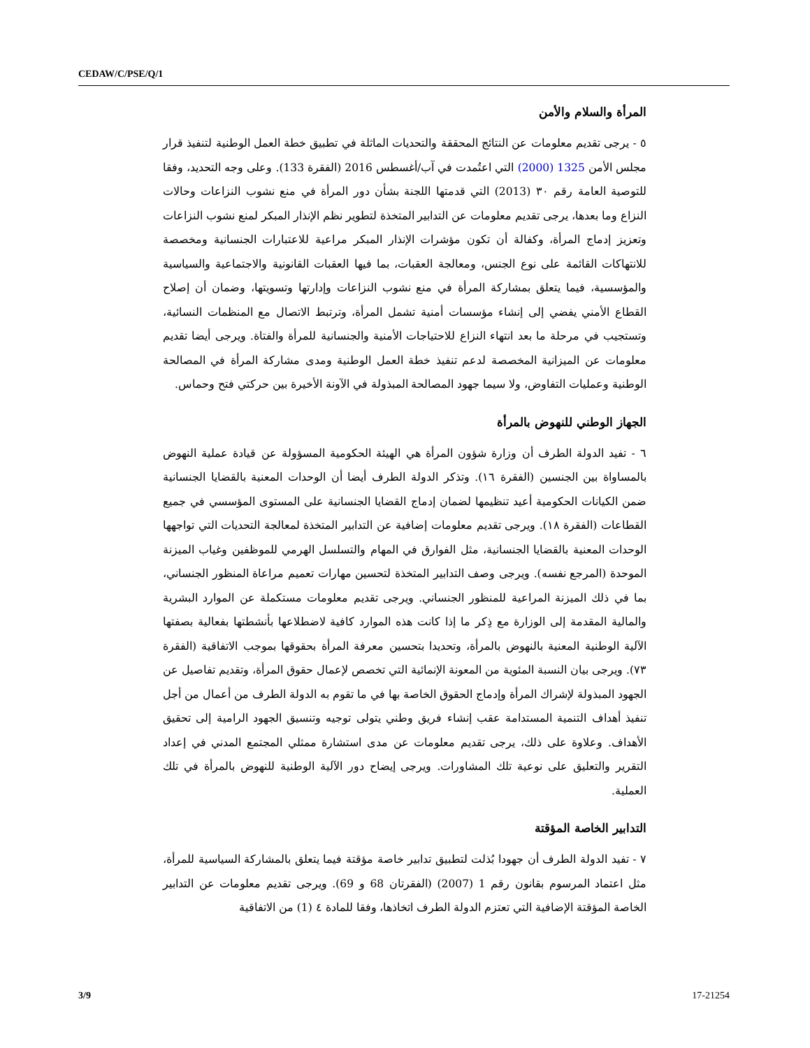CEDAW/C/PSE/Q/1
المرأة والسلام والأمن
٥ - يرجى تقديم معلومات عن النتائج المحققة والتحديات الماثلة في تطبيق خطة العمل الوطنية لتنفيذ قرار مجلس الأمن 1325 (2000) التي اعتُمدت في آب/أغسطس 2016 (الفقرة 133). وعلى وجه التحديد، وفقا للتوصية العامة رقم ٣٠ (2013) التي قدمتها اللجنة بشأن دور المرأة في منع نشوب النزاعات وحالات النزاع وما بعدها، يرجى تقديم معلومات عن التدابير المتخذة لتطوير نظم الإنذار المبكر لمنع نشوب النزاعات وتعزيز إدماج المرأة، وكفالة أن تكون مؤشرات الإنذار المبكر مراعية للاعتبارات الجنسانية ومخصصة للانتهاكات القائمة على نوع الجنس، ومعالجة العقبات، بما فيها العقبات القانونية والاجتماعية والسياسية والمؤسسية، فيما يتعلق بمشاركة المرأة في منع نشوب النزاعات وإدارتها وتسويتها، وضمان أن إصلاح القطاع الأمني يفضي إلى إنشاء مؤسسات أمنية تشمل المرأة، وترتبط الاتصال مع المنظمات النسائية، وتستجيب في مرحلة ما بعد انتهاء النزاع للاحتياجات الأمنية والجنسانية للمرأة والفتاة. ويرجى أيضا تقديم معلومات عن الميزانية المخصصة لدعم تنفيذ خطة العمل الوطنية ومدى مشاركة المرأة في المصالحة الوطنية وعمليات التفاوض، ولا سيما جهود المصالحة المبذولة في الآونة الأخيرة بين حركتي فتح وحماس.
الجهاز الوطني للنهوض بالمرأة
٦ - تفيد الدولة الطرف أن وزارة شؤون المرأة هي الهيئة الحكومية المسؤولة عن قيادة عملية النهوض بالمساواة بين الجنسين (الفقرة ١٦). وتذكر الدولة الطرف أيضا أن الوحدات المعنية بالقضايا الجنسانية ضمن الكيانات الحكومية أعيد تنظيمها لضمان إدماج القضايا الجنسانية على المستوى المؤسسي في جميع القطاعات (الفقرة ١٨). ويرجى تقديم معلومات إضافية عن التدابير المتخذة لمعالجة التحديات التي تواجهها الوحدات المعنية بالقضايا الجنسانية، مثل الفوارق في المهام والتسلسل الهرمي للموظفين وغياب الميزنة الموحدة (المرجع نفسه). ويرجى وصف التدابير المتخذة لتحسين مهارات تعميم مراعاة المنظور الجنساني، بما في ذلك الميزنة المراعية للمنظور الجنساني. ويرجى تقديم معلومات مستكملة عن الموارد البشرية والمالية المقدمة إلى الوزارة مع ذِكر ما إذا كانت هذه الموارد كافية لاضطلاعها بأنشطتها بفعالية بصفتها الآلية الوطنية المعنية بالنهوض بالمرأة، وتحديدا بتحسين معرفة المرأة بحقوقها بموجب الاتفاقية (الفقرة ٧٣). ويرجى بيان النسبة المئوية من المعونة الإنمائية التي تخصص لإعمال حقوق المرأة، وتقديم تفاصيل عن الجهود المبذولة لإشراك المرأة وإدماج الحقوق الخاصة بها في ما تقوم به الدولة الطرف من أعمال من أجل تنفيذ أهداف التنمية المستدامة عقب إنشاء فريق وطني يتولى توجيه وتنسيق الجهود الرامية إلى تحقيق الأهداف. وعلاوة على ذلك، يرجى تقديم معلومات عن مدى استشارة ممثلي المجتمع المدني في إعداد التقرير والتعليق على نوعية تلك المشاورات. ويرجى إيضاح دور الآلية الوطنية للنهوض بالمرأة في تلك العملية.
التدابير الخاصة المؤقتة
٧ - تفيد الدولة الطرف أن جهودا بُذلت لتطبيق تدابير خاصة مؤقتة فيما يتعلق بالمشاركة السياسية للمرأة، مثل اعتماد المرسوم بقانون رقم 1 (2007) (الفقرتان 68 و 69). ويرجى تقديم معلومات عن التدابير الخاصة المؤقتة الإضافية التي تعتزم الدولة الطرف اتخاذها، وفقا للمادة ٤ (1) من الاتفاقية
3/9 17-21254